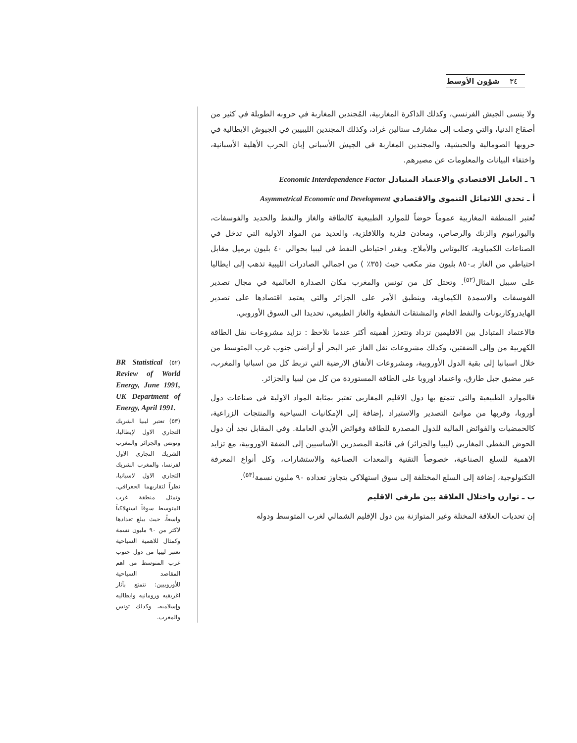٣٤ شؤون الأوسط
ولا ينسى الجيش الفرنسي، وكذلك الذاكرة المغاربية، المُجندين المغاربة في حروبه الطويلة في كثير من أصقاع الدنيا، والتي وصلت إلى مشارف ستالين غراد، وكذلك المجندين الليبيين في الجيوش الايطالية في حروبها الصومالية والحبشية، والمجندين المغاربة في الجيش الأسباني إبان الحرب الأهلية الأسبانية، واختفاء البيانات والمعلومات عن مصيرهم.
٦ ـ العامل الاقتصادي والاعتماد المتبادل Economic Interdependence Factor
أ ـ تحدي اللاتماثل التنموي والاقتصادي Asymmetrical Economic and Development
تُعتبر المنطقة المغاربية عموماً حوضاً للموارد الطبيعية كالطاقة والغاز والنفط والحديد والفوسفات، واليورانيوم والزنك والرصاص، ومعادن فلزية واللافلزية، والعديد من المواد الاولية التي تدخل في الصناعات الكمياوية، كالبوتاس والأملاح. ويقدر احتياطي النفط في ليبيا بحوالي ٤٠ بليون برميل مقابل احتياطي من الغاز بـ٨٥٠ بليون متر مكعب حيث (٣٥٪ ) من اجمالي الصادرات الليبية تذهب إلى ايطاليا على سبيل المثال<sup>(٥٢)</sup>. وتحتل كل من تونس والمغرب مكان الصدارة العالمية في مجال تصدير الفوسفات والاسمدة الكيماوية، وينطبق الأمر على الجزائر والتي يعتمد اقتصادها على تصدير الهايدروكاربونات والنفط الخام والمشتقات النفطية والغاز الطبيعي، تحديدا الى السوق الأوروبي.
فالاعتماد المتبادل بين الاقليمين تزداد وتتعزز أهميته أكثر عندما نلاحظ : تزايد مشروعات نقل الطاقة الكهربية من وإلى الضفتين، وكذلك مشروعات نقل الغاز عبر البحر أو أراضي جنوب غرب المتوسط من خلال اسبانيا إلى بقية الدول الأوروبية، ومشروعات الأنفاق الارضية التي تربط كل من اسبانيا والمغرب، عبر مضيق جبل طارق، واعتماد اوروبا على الطاقة المستوردة من كل من ليبيا والجزائر.
فالموارد الطبيعية والتي تتمتع بها دول الاقليم المغاربي تعتبر بمثابة المواد الاولية في صناعات دول أوروبا، وقربها من موانئ التصدير والاستيراد ,إضافة إلى الإمكانيات السياحية والمنتجات الزراعية، كالحمضيات والفوائض المالية للدول المصدرة للطاقة وفوائض الأيدي العاملة. وفي المقابل نجد أن دول الحوض النفطي المغاربي (ليبيا والجزائر) في قائمة المصدرين الأساسيين إلى الضفة الاوروبية، مع تزايد الاهمية للسلع الصناعية، خصوصاً التقنية والمعدات الصناعية والاستشارات، وكل أنواع المعرفة التكنولوجية، إضافة إلى السلع المختلفة إلى سوق استهلاكي يتجاوز تعداده ٩٠ مليون نسمة<sup>(٥٣)</sup>.
ب ـ توازن واختلال العلاقة بين طرفي الاقليم
إن تحديات العلاقة المختلة وغير المتوازنة بين دول الإقليم الشمالي لغرب المتوسط ودوله
BR Statistical (٥٢) Review of World Energy, June 1991, UK Department of Energy, April 1991.
(٥٣) تعتبر ليبيا الشريك التجاري الاول لإيطاليا، وتونس والجزائر والمغرب الشريك التجاري الاول لفرنسا، والمغرب الشريك التجاري الاول لاسبانيا، نظراً لتقاربهما الجغرافي، وتمثل منطقة غرب المتوسط سوقاً استهلاكياً واسعاً، حيث يبلغ تعدادها لاكثر من ٩٠ مليون نسمة وكمثال للاهمية السياحية تعتبر ليبيا من دول جنوب غرب المتوسط من اهم المقاصد السياحية للأوروبيين: تتمتع بآثار اغريقيه ورومانيه وايطاليه وإسلاميه، وكذلك تونس والمغرب.